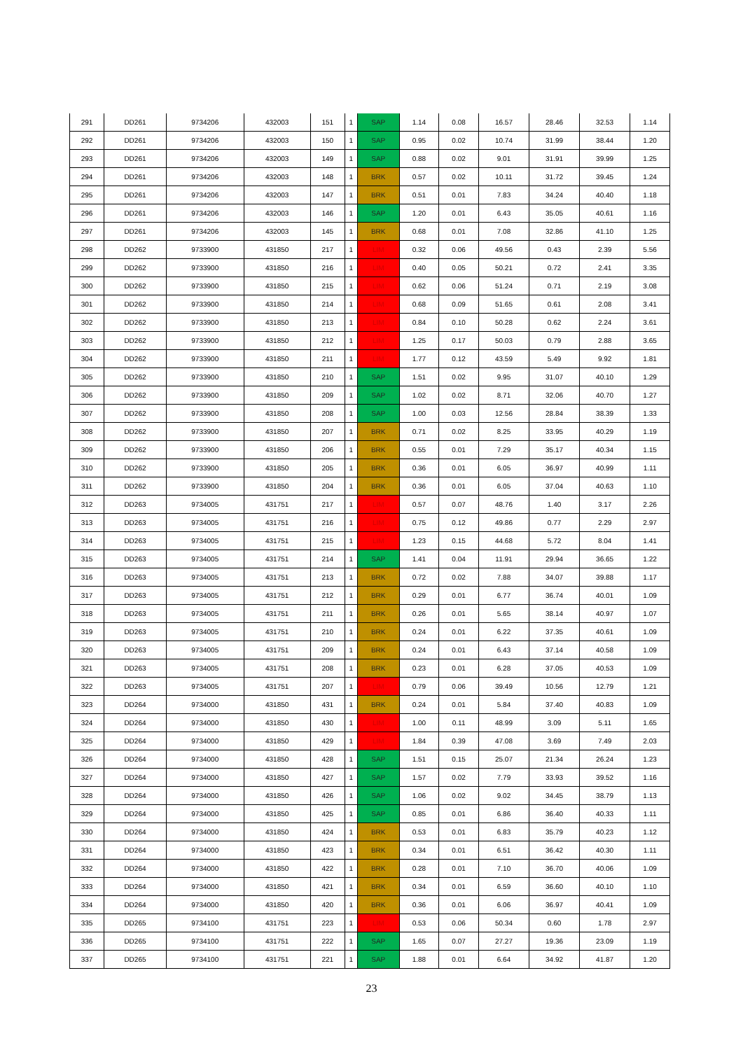| 291 | DD261 | 9734206 | 432003 | 151 | 1 | SAP | 1.14 | 0.08 | 16.57 | 28.46 | 32.53 | 1.14 |
| 292 | DD261 | 9734206 | 432003 | 150 | 1 | SAP | 0.95 | 0.02 | 10.74 | 31.99 | 38.44 | 1.20 |
| 293 | DD261 | 9734206 | 432003 | 149 | 1 | SAP | 0.88 | 0.02 | 9.01 | 31.91 | 39.99 | 1.25 |
| 294 | DD261 | 9734206 | 432003 | 148 | 1 | BRK | 0.57 | 0.02 | 10.11 | 31.72 | 39.45 | 1.24 |
| 295 | DD261 | 9734206 | 432003 | 147 | 1 | BRK | 0.51 | 0.01 | 7.83 | 34.24 | 40.40 | 1.18 |
| 296 | DD261 | 9734206 | 432003 | 146 | 1 | SAP | 1.20 | 0.01 | 6.43 | 35.05 | 40.61 | 1.16 |
| 297 | DD261 | 9734206 | 432003 | 145 | 1 | BRK | 0.68 | 0.01 | 7.08 | 32.86 | 41.10 | 1.25 |
| 298 | DD262 | 9733900 | 431850 | 217 | 1 | LIM | 0.32 | 0.06 | 49.56 | 0.43 | 2.39 | 5.56 |
| 299 | DD262 | 9733900 | 431850 | 216 | 1 | LIM | 0.40 | 0.05 | 50.21 | 0.72 | 2.41 | 3.35 |
| 300 | DD262 | 9733900 | 431850 | 215 | 1 | LIM | 0.62 | 0.06 | 51.24 | 0.71 | 2.19 | 3.08 |
| 301 | DD262 | 9733900 | 431850 | 214 | 1 | LIM | 0.68 | 0.09 | 51.65 | 0.61 | 2.08 | 3.41 |
| 302 | DD262 | 9733900 | 431850 | 213 | 1 | LIM | 0.84 | 0.10 | 50.28 | 0.62 | 2.24 | 3.61 |
| 303 | DD262 | 9733900 | 431850 | 212 | 1 | LIM | 1.25 | 0.17 | 50.03 | 0.79 | 2.88 | 3.65 |
| 304 | DD262 | 9733900 | 431850 | 211 | 1 | LIM | 1.77 | 0.12 | 43.59 | 5.49 | 9.92 | 1.81 |
| 305 | DD262 | 9733900 | 431850 | 210 | 1 | SAP | 1.51 | 0.02 | 9.95 | 31.07 | 40.10 | 1.29 |
| 306 | DD262 | 9733900 | 431850 | 209 | 1 | SAP | 1.02 | 0.02 | 8.71 | 32.06 | 40.70 | 1.27 |
| 307 | DD262 | 9733900 | 431850 | 208 | 1 | SAP | 1.00 | 0.03 | 12.56 | 28.84 | 38.39 | 1.33 |
| 308 | DD262 | 9733900 | 431850 | 207 | 1 | BRK | 0.71 | 0.02 | 8.25 | 33.95 | 40.29 | 1.19 |
| 309 | DD262 | 9733900 | 431850 | 206 | 1 | BRK | 0.55 | 0.01 | 7.29 | 35.17 | 40.34 | 1.15 |
| 310 | DD262 | 9733900 | 431850 | 205 | 1 | BRK | 0.36 | 0.01 | 6.05 | 36.97 | 40.99 | 1.11 |
| 311 | DD262 | 9733900 | 431850 | 204 | 1 | BRK | 0.36 | 0.01 | 6.05 | 37.04 | 40.63 | 1.10 |
| 312 | DD263 | 9734005 | 431751 | 217 | 1 | LIM | 0.57 | 0.07 | 48.76 | 1.40 | 3.17 | 2.26 |
| 313 | DD263 | 9734005 | 431751 | 216 | 1 | LIM | 0.75 | 0.12 | 49.86 | 0.77 | 2.29 | 2.97 |
| 314 | DD263 | 9734005 | 431751 | 215 | 1 | LIM | 1.23 | 0.15 | 44.68 | 5.72 | 8.04 | 1.41 |
| 315 | DD263 | 9734005 | 431751 | 214 | 1 | SAP | 1.41 | 0.04 | 11.91 | 29.94 | 36.65 | 1.22 |
| 316 | DD263 | 9734005 | 431751 | 213 | 1 | BRK | 0.72 | 0.02 | 7.88 | 34.07 | 39.88 | 1.17 |
| 317 | DD263 | 9734005 | 431751 | 212 | 1 | BRK | 0.29 | 0.01 | 6.77 | 36.74 | 40.01 | 1.09 |
| 318 | DD263 | 9734005 | 431751 | 211 | 1 | BRK | 0.26 | 0.01 | 5.65 | 38.14 | 40.97 | 1.07 |
| 319 | DD263 | 9734005 | 431751 | 210 | 1 | BRK | 0.24 | 0.01 | 6.22 | 37.35 | 40.61 | 1.09 |
| 320 | DD263 | 9734005 | 431751 | 209 | 1 | BRK | 0.24 | 0.01 | 6.43 | 37.14 | 40.58 | 1.09 |
| 321 | DD263 | 9734005 | 431751 | 208 | 1 | BRK | 0.23 | 0.01 | 6.28 | 37.05 | 40.53 | 1.09 |
| 322 | DD263 | 9734005 | 431751 | 207 | 1 | LIM | 0.79 | 0.06 | 39.49 | 10.56 | 12.79 | 1.21 |
| 323 | DD264 | 9734000 | 431850 | 431 | 1 | BRK | 0.24 | 0.01 | 5.84 | 37.40 | 40.83 | 1.09 |
| 324 | DD264 | 9734000 | 431850 | 430 | 1 | LIM | 1.00 | 0.11 | 48.99 | 3.09 | 5.11 | 1.65 |
| 325 | DD264 | 9734000 | 431850 | 429 | 1 | LIM | 1.84 | 0.39 | 47.08 | 3.69 | 7.49 | 2.03 |
| 326 | DD264 | 9734000 | 431850 | 428 | 1 | SAP | 1.51 | 0.15 | 25.07 | 21.34 | 26.24 | 1.23 |
| 327 | DD264 | 9734000 | 431850 | 427 | 1 | SAP | 1.57 | 0.02 | 7.79 | 33.93 | 39.52 | 1.16 |
| 328 | DD264 | 9734000 | 431850 | 426 | 1 | SAP | 1.06 | 0.02 | 9.02 | 34.45 | 38.79 | 1.13 |
| 329 | DD264 | 9734000 | 431850 | 425 | 1 | SAP | 0.85 | 0.01 | 6.86 | 36.40 | 40.33 | 1.11 |
| 330 | DD264 | 9734000 | 431850 | 424 | 1 | BRK | 0.53 | 0.01 | 6.83 | 35.79 | 40.23 | 1.12 |
| 331 | DD264 | 9734000 | 431850 | 423 | 1 | BRK | 0.34 | 0.01 | 6.51 | 36.42 | 40.30 | 1.11 |
| 332 | DD264 | 9734000 | 431850 | 422 | 1 | BRK | 0.28 | 0.01 | 7.10 | 36.70 | 40.06 | 1.09 |
| 333 | DD264 | 9734000 | 431850 | 421 | 1 | BRK | 0.34 | 0.01 | 6.59 | 36.60 | 40.10 | 1.10 |
| 334 | DD264 | 9734000 | 431850 | 420 | 1 | BRK | 0.36 | 0.01 | 6.06 | 36.97 | 40.41 | 1.09 |
| 335 | DD265 | 9734100 | 431751 | 223 | 1 | LIM | 0.53 | 0.06 | 50.34 | 0.60 | 1.78 | 2.97 |
| 336 | DD265 | 9734100 | 431751 | 222 | 1 | SAP | 1.65 | 0.07 | 27.27 | 19.36 | 23.09 | 1.19 |
| 337 | DD265 | 9734100 | 431751 | 221 | 1 | SAP | 1.88 | 0.01 | 6.64 | 34.92 | 41.87 | 1.20 |
23